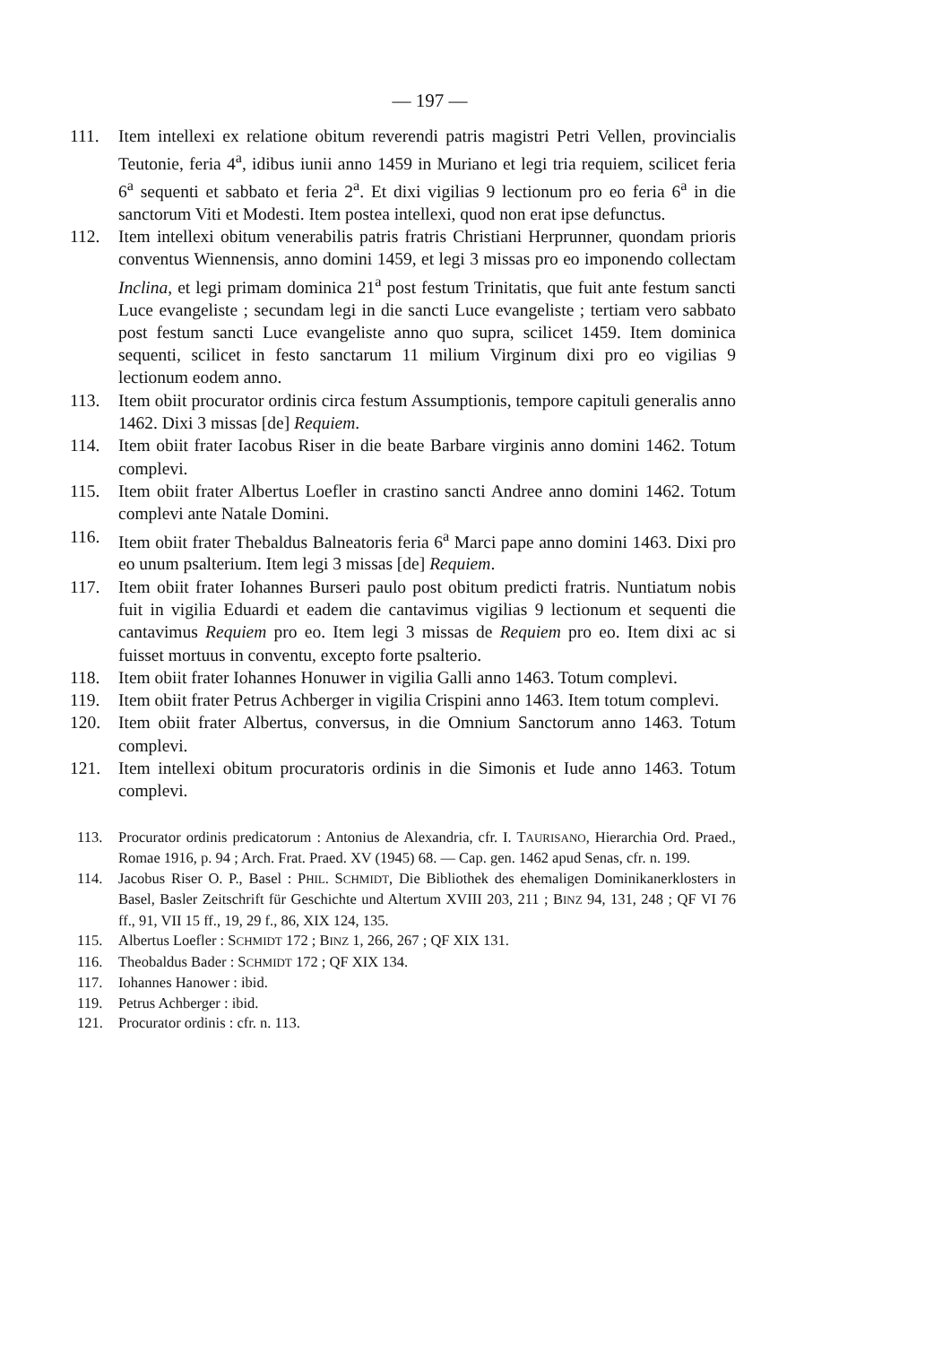— 197 —
111. Item intellexi ex relatione obitum reverendi patris magistri Petri Vellen, provincialis Teutonie, feria 4<sup>a</sup>, idibus iunii anno 1459 in Muriano et legi tria requiem, scilicet feria 6<sup>a</sup> sequenti et sabbato et feria 2<sup>a</sup>. Et dixi vigilias 9 lectionum pro eo feria 6<sup>a</sup> in die sanctorum Viti et Modesti. Item postea intellexi, quod non erat ipse defunctus.
112. Item intellexi obitum venerabilis patris fratris Christiani Herprunner, quondam prioris conventus Wiennensis, anno domini 1459, et legi 3 missas pro eo imponendo collectam Inclina, et legi primam dominica 21<sup>a</sup> post festum Trinitatis, que fuit ante festum sancti Luce evangeliste ; secundam legi in die sancti Luce evangeliste ; tertiam vero sabbato post festum sancti Luce evangeliste anno quo supra, scilicet 1459. Item dominica sequenti, scilicet in festo sanctarum 11 milium Virginum dixi pro eo vigilias 9 lectionum eodem anno.
113. Item obiit procurator ordinis circa festum Assumptionis, tempore capituli generalis anno 1462. Dixi 3 missas [de] Requiem.
114. Item obiit frater Iacobus Riser in die beate Barbare virginis anno domini 1462. Totum complevi.
115. Item obiit frater Albertus Loefler in crastino sancti Andree anno domini 1462. Totum complevi ante Natale Domini.
116. Item obiit frater Thebaldus Balneatoris feria 6<sup>a</sup> Marci pape anno domini 1463. Dixi pro eo unum psalterium. Item legi 3 missas [de] Requiem.
117. Item obiit frater Iohannes Burseri paulo post obitum predicti fratris. Nuntiatum nobis fuit in vigilia Eduardi et eadem die cantavimus vigilias 9 lectionum et sequenti die cantavimus Requiem pro eo. Item legi 3 missas de Requiem pro eo. Item dixi ac si fuisset mortuus in conventu, excepto forte psalterio.
118. Item obiit frater Iohannes Honuwer in vigilia Galli anno 1463. Totum complevi.
119. Item obiit frater Petrus Achberger in vigilia Crispini anno 1463. Item totum complevi.
120. Item obiit frater Albertus, conversus, in die Omnium Sanctorum anno 1463. Totum complevi.
121. Item intellexi obitum procuratoris ordinis in die Simonis et Iude anno 1463. Totum complevi.
113. Procurator ordinis predicatorum : Antonius de Alexandria, cfr. I. TAURISANO, Hierarchia Ord. Praed., Romae 1916, p. 94 ; Arch. Frat. Praed. XV (1945) 68. — Cap. gen. 1462 apud Senas, cfr. n. 199.
114. Jacobus Riser O. P., Basel : PHIL. SCHMIDT, Die Bibliothek des ehemaligen Dominikanerklosters in Basel, Basler Zeitschrift für Geschichte und Altertum XVIII 203, 211 ; BINZ 94, 131, 248 ; QF VI 76 ff., 91, VII 15 ff., 19, 29 f., 86, XIX 124, 135.
115. Albertus Loefler : SCHMIDT 172 ; BINZ 1, 266, 267 ; QF XIX 131.
116. Theobaldus Bader : SCHMIDT 172 ; QF XIX 134.
117. Iohannes Hanower : ibid.
119. Petrus Achberger : ibid.
121. Procurator ordinis : cfr. n. 113.